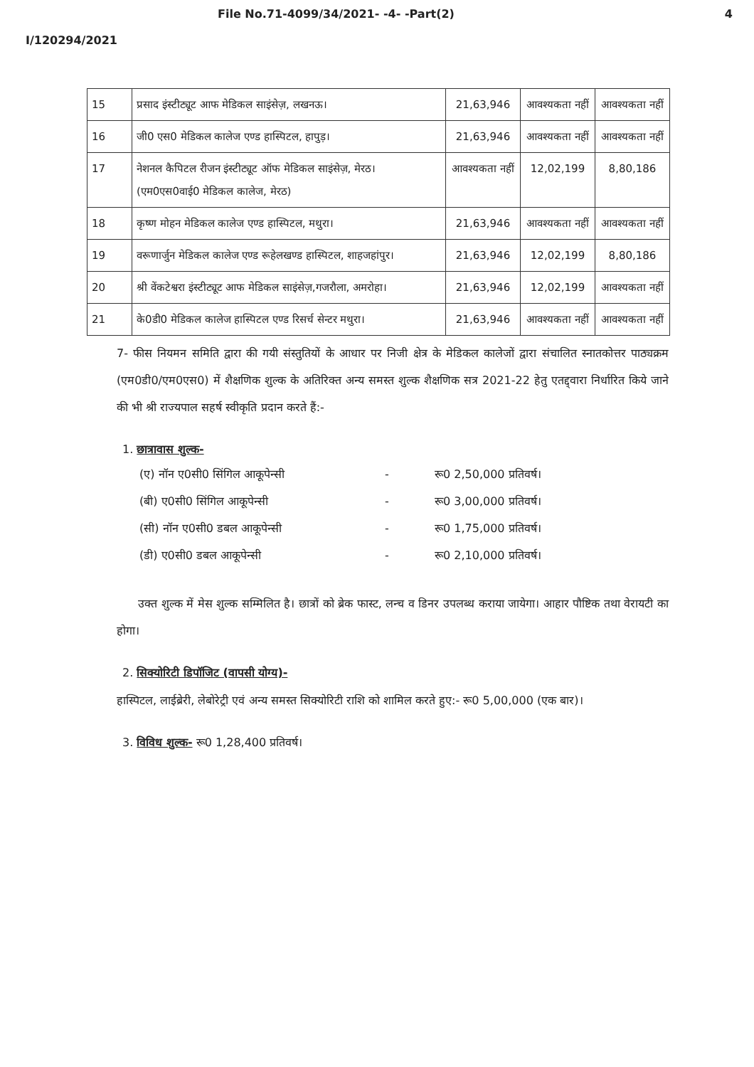File No.71-4099/34/2021- -4- -Part(2) 4
I/120294/2021
| 15 | प्रसाद इंस्टीट्यूट आफ मेडिकल साइंसेज़, लखनऊ। | 21,63,946 | आवश्यकता नहीं | आवश्यकता नहीं |
| 16 | जी0 एस0 मेडिकल कालेज एण्ड हास्पिटल, हापुड़। | 21,63,946 | आवश्यकता नहीं | आवश्यकता नहीं |
| 17 | नेशनल कैपिटल रीजन इंस्टीट्यूट ऑफ मेडिकल साइंसेज़, मेरठ। (एम0एस0वाई0 मेडिकल कालेज, मेरठ) | आवश्यकता नहीं | 12,02,199 | 8,80,186 |
| 18 | कृष्ण मोहन मेडिकल कालेज एण्ड हास्पिटल, मथुरा। | 21,63,946 | आवश्यकता नहीं | आवश्यकता नहीं |
| 19 | वरूणार्जुन मेडिकल कालेज एण्ड रूहेलखण्ड हास्पिटल, शाहजहांपुर। | 21,63,946 | 12,02,199 | 8,80,186 |
| 20 | श्री वेंकटेश्वरा इंस्टीट्यूट आफ मेडिकल साइंसेज़,गजरौला, अमरोहा। | 21,63,946 | 12,02,199 | आवश्यकता नहीं |
| 21 | के0डी0 मेडिकल कालेज हास्पिटल एण्ड रिसर्च सेन्टर मथुरा। | 21,63,946 | आवश्यकता नहीं | आवश्यकता नहीं |
7- फीस नियमन समिति द्वारा की गयी संस्तुतियों के आधार पर निजी क्षेत्र के मेडिकल कालेजों द्वारा संचालित स्नातकोत्तर पाठ्यक्रम (एम0डी0/एम0एस0) में शैक्षणिक शुल्क के अतिरिक्त अन्य समस्त शुल्क शैक्षणिक सत्र 2021-22 हेतु एतद्द्वारा निर्धारित किये जाने की भी श्री राज्यपाल सहर्ष स्वीकृति प्रदान करते हैं:-
1. छात्रावास शुल्क-
(ए) नॉन ए0सी0 सिंगिल आकूपेन्सी - रू0 2,50,000 प्रतिवर्ष।
(बी) ए0सी0 सिंगिल आकूपेन्सी - रू0 3,00,000 प्रतिवर्ष।
(सी) नॉन ए0सी0 डबल आकूपेन्सी - रू0 1,75,000 प्रतिवर्ष।
(डी) ए0सी0 डबल आकूपेन्सी - रू0 2,10,000 प्रतिवर्ष।
उक्त शुल्क में मेस शुल्क सम्मिलित है। छात्रों को ब्रेक फास्ट, लन्च व डिनर उपलब्ध कराया जायेगा। आहार पौष्टिक तथा वेरायटी का होगा।
2. सिक्योरिटी डिपॉजिट (वापसी योग्य)-
हास्पिटल, लाईब्रेरी, लेबोरेट्री एवं अन्य समस्त सिक्योरिटी राशि को शामिल करते हुए:- रू0 5,00,000 (एक बार)।
3. विविध शुल्क- रू0 1,28,400 प्रतिवर्ष।